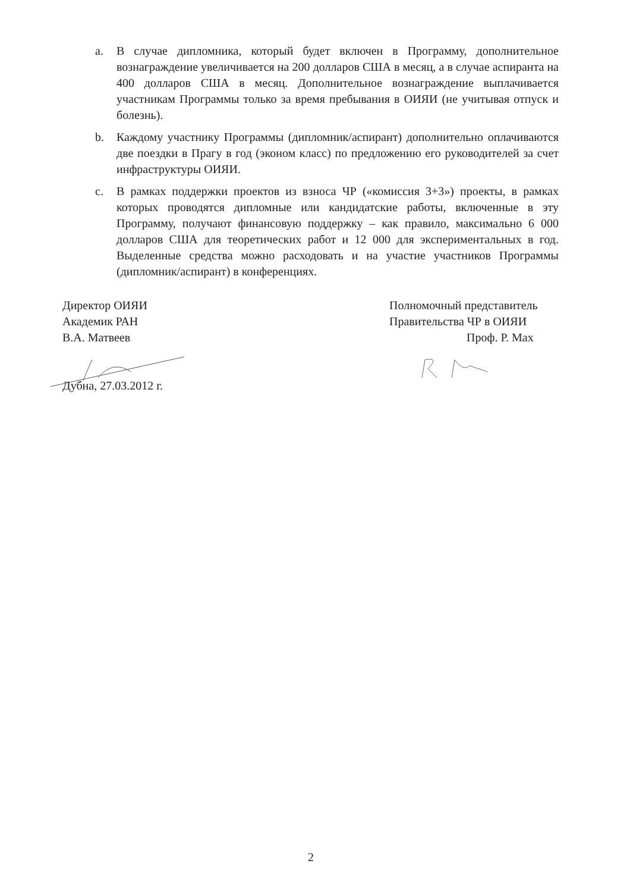a. В случае дипломника, который будет включен в Программу, дополнительное вознаграждение увеличивается на 200 долларов США в месяц, а в случае аспиранта на 400 долларов США в месяц. Дополнительное вознаграждение выплачивается участникам Программы только за время пребывания в ОИЯИ (не учитывая отпуск и болезнь).
b. Каждому участнику Программы (дипломник/аспирант) дополнительно оплачиваются две поездки в Прагу в год (эконом класс) по предложению его руководителей за счет инфраструктуры ОИЯИ.
c. В рамках поддержки проектов из взноса ЧР («комиссия 3+3») проекты, в рамках которых проводятся дипломные или кандидатские работы, включенные в эту Программу, получают финансовую поддержку – как правило, максимально 6 000 долларов США для теоретических работ и 12 000 для экспериментальных в год. Выделенные средства можно расходовать и на участие участников Программы (дипломник/аспирант) в конференциях.
Директор ОИЯИ
Академик РАН
В.А. Матвеев
Дубна, 27.03.2012 г.
Полномочный представитель
Правительства ЧР в ОИЯИ
Проф. Р. Мах
2